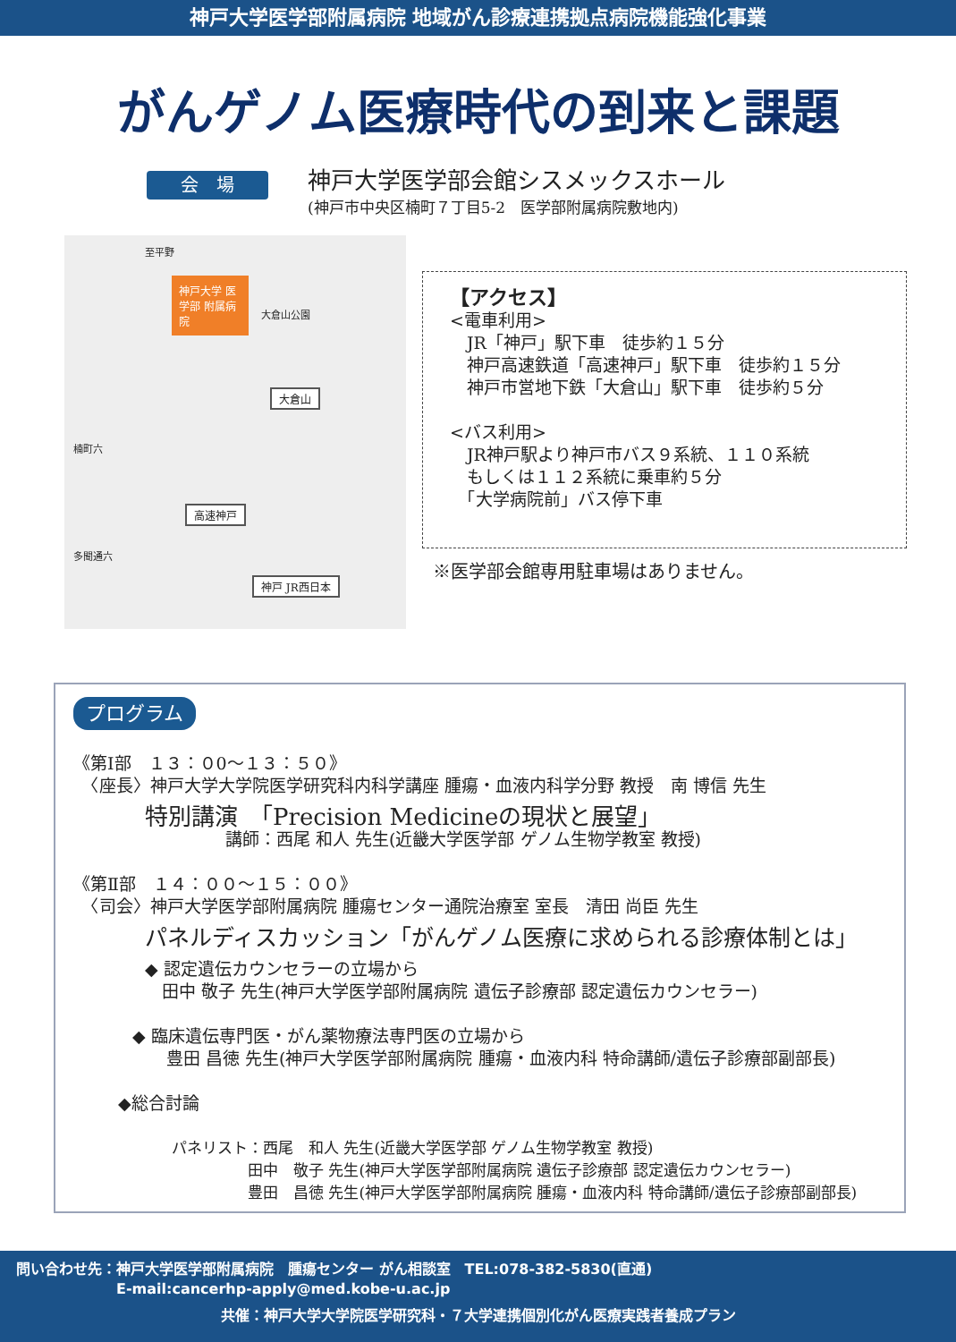神戸大学医学部附属病院 地域がん診療連携拠点病院機能強化事業
がんゲノム医療時代の到来と課題
会　場
神戸大学医学部会館シスメックスホール
(神戸市中央区楠町７丁目5-2　医学部附属病院敷地内)
神戸大学 医学部 附属病院
大倉山
高速神戸
神戸 JR西日本
至平野
大倉山公園
楠町六
多聞通六
【アクセス】
<電車利用>
　JR「神戸」駅下車　徒歩約１５分
　神戸高速鉄道「高速神戸」駅下車　徒歩約１５分
　神戸市営地下鉄「大倉山」駅下車　徒歩約５分
<バス利用>
　JR神戸駅より神戸市バス９系統、１１０系統
　もしくは１１２系統に乗車約５分
　「大学病院前」バス停下車
※医学部会館専用駐車場はありません。
プログラム
《第Ⅰ部　１３：０0～１３：５０》
　〈座長〉神戸大学大学院医学研究科内科学講座 腫瘍・血液内科学分野 教授　南 博信 先生
特別講演　「Precision Medicineの現状と展望」
講師：西尾 和人 先生(近畿大学医学部 ゲノム生物学教室 教授)
《第Ⅱ部　１４：００～１５：００》
　〈司会〉神戸大学医学部附属病院 腫瘍センター通院治療室 室長　清田 尚臣 先生
パネルディスカッション「がんゲノム医療に求められる診療体制とは」
◆ 認定遺伝カウンセラーの立場から
　田中 敬子 先生(神戸大学医学部附属病院 遺伝子診療部 認定遺伝カウンセラー)
◆ 臨床遺伝専門医・がん薬物療法専門医の立場から
　　豊田 昌徳 先生(神戸大学医学部附属病院 腫瘍・血液内科 特命講師/遺伝子診療部副部長)
◆総合討論
パネリスト：西尾　和人 先生(近畿大学医学部 ゲノム生物学教室 教授)
　　　　　田中　敬子 先生(神戸大学医学部附属病院 遺伝子診療部 認定遺伝カウンセラー)
　　　　　豊田　昌徳 先生(神戸大学医学部附属病院 腫瘍・血液内科 特命講師/遺伝子診療部副部長)
問い合わせ先：神戸大学医学部附属病院　腫瘍センター がん相談室　TEL:078-382-5830(直通)
　　　　　　　E-mail:cancerhp-apply@med.kobe-u.ac.jp
共催：神戸大学大学院医学研究科・７大学連携個別化がん医療実践者養成プラン